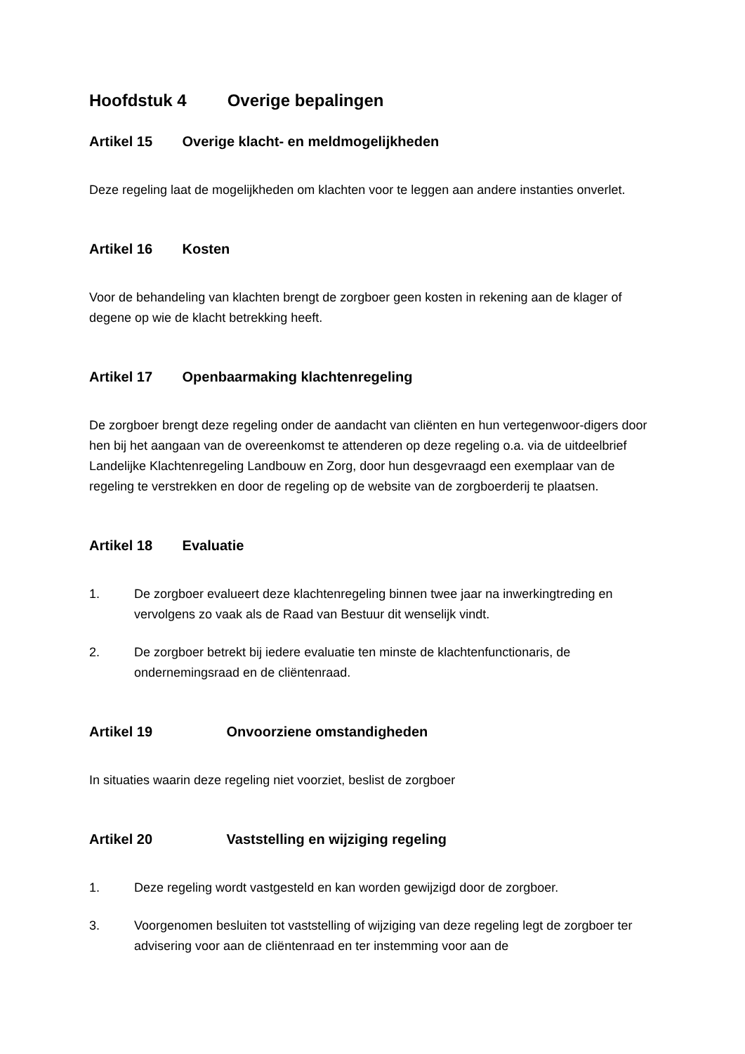Hoofdstuk 4 Overige bepalingen
Artikel 15 Overige klacht- en meldmogelijkheden
Deze regeling laat de mogelijkheden om klachten voor te leggen aan andere instanties onverlet.
Artikel 16 Kosten
Voor de behandeling van klachten brengt de zorgboer geen kosten in rekening aan de klager of degene op wie de klacht betrekking heeft.
Artikel 17 Openbaarmaking klachtenregeling
De zorgboer brengt deze regeling onder de aandacht van cliënten en hun vertegenwoor-digers door hen bij het aangaan van de overeenkomst te attenderen op deze regeling o.a. via de uitdeelbrief Landelijke Klachtenregeling Landbouw en Zorg, door hun desgevraagd een exemplaar van de regeling te verstrekken en door de regeling op de website van de zorgboerderij te plaatsen.
Artikel 18 Evaluatie
1. De zorgboer evalueert deze klachtenregeling binnen twee jaar na inwerkingtreding en vervolgens zo vaak als de Raad van Bestuur dit wenselijk vindt.
2. De zorgboer betrekt bij iedere evaluatie ten minste de klachtenfunctionaris, de ondernemingsraad en de cliëntenraad.
Artikel 19 Onvoorziene omstandigheden
In situaties waarin deze regeling niet voorziet, beslist de zorgboer
Artikel 20 Vaststelling en wijziging regeling
1. Deze regeling wordt vastgesteld en kan worden gewijzigd door de zorgboer.
3. Voorgenomen besluiten tot vaststelling of wijziging van deze regeling legt de zorgboer ter advisering voor aan de cliëntenraad en ter instemming voor aan de